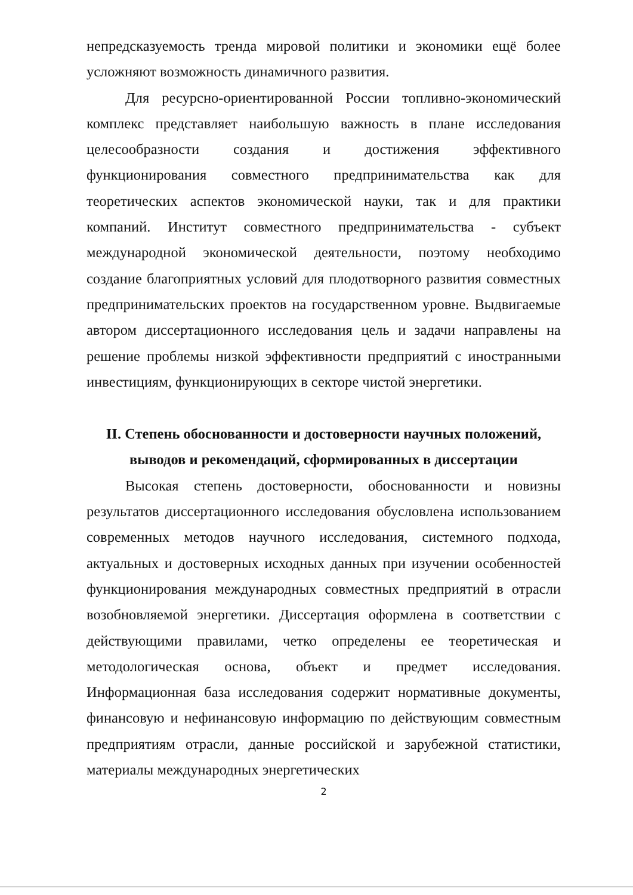непредсказуемость тренда мировой политики и экономики ещё более усложняют возможность динамичного развития.
Для ресурсно-ориентированной России топливно-экономический комплекс представляет наибольшую важность в плане исследования целесообразности создания и достижения эффективного функционирования совместного предпринимательства как для теоретических аспектов экономической науки, так и для практики компаний. Институт совместного предпринимательства - субъект международной экономической деятельности, поэтому необходимо создание благоприятных условий для плодотворного развития совместных предпринимательских проектов на государственном уровне. Выдвигаемые автором диссертационного исследования цель и задачи направлены на решение проблемы низкой эффективности предприятий с иностранными инвестициям, функционирующих в секторе чистой энергетики.
II. Степень обоснованности и достоверности научных положений, выводов и рекомендаций, сформированных в диссертации
Высокая степень достоверности, обоснованности и новизны результатов диссертационного исследования обусловлена использованием современных методов научного исследования, системного подхода, актуальных и достоверных исходных данных при изучении особенностей функционирования международных совместных предприятий в отрасли возобновляемой энергетики. Диссертация оформлена в соответствии с действующими правилами, четко определены ее теоретическая и методологическая основа, объект и предмет исследования. Информационная база исследования содержит нормативные документы, финансовую и нефинансовую информацию по действующим совместным предприятиям отрасли, данные российской и зарубежной статистики, материалы международных энергетических
2